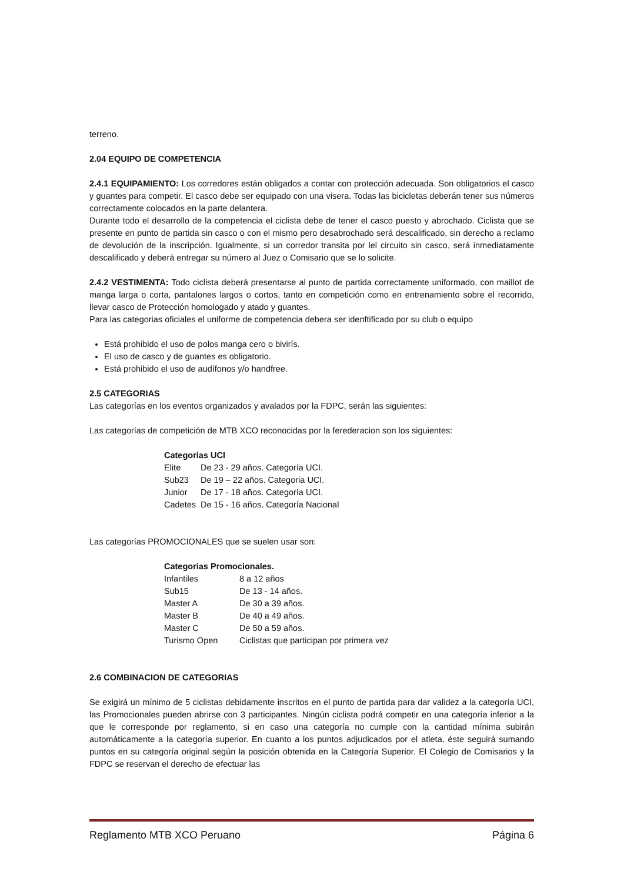terreno.
2.04 EQUIPO DE COMPETENCIA
2.4.1 EQUIPAMIENTO: Los corredores están obligados a contar con protección adecuada. Son obligatorios el casco y guantes para competir. El casco debe ser equipado con una visera. Todas las bicicletas deberán tener sus números correctamente colocados en la parte delantera.
Durante todo el desarrollo de la competencia el ciclista debe de tener el casco puesto y abrochado. Ciclista que se presente en punto de partida sin casco o con el mismo pero desabrochado será descalificado, sin derecho a reclamo de devolución de la inscripción. Igualmente, si un corredor transita por lel circuito sin casco, será inmediatamente descalificado y deberá entregar su número al Juez o Comisario que se lo solicite.
2.4.2 VESTIMENTA: Todo ciclista deberá presentarse al punto de partida correctamente uniformado, con maillot de manga larga o corta, pantalones largos o cortos, tanto en competición como en entrenamiento sobre el recorrido, llevar casco de Protección homologado y atado y guantes.
Para las categorias oficiales el uniforme de competencia debera ser idenftificado por su club o equipo
Está prohibido el uso de polos manga cero o bivirís.
El uso de casco y de guantes es obligatorio.
Está prohibido el uso de audífonos y/o handfree.
2.5 CATEGORIAS
Las categorías en los eventos organizados y avalados por la FDPC, serán las siguientes:
Las categorías de competición de MTB XCO reconocidas por la ferederacion son los siguientes:
| Categorias UCI | |
| Elite | De 23 - 29 años. Categoría UCI. |
| Sub23 | De 19 – 22 años. Categoria UCI. |
| Junior | De 17 - 18 años. Categoría UCI. |
| Cadetes | De 15 - 16 años. Categoría Nacional |
Las categorías PROMOCIONALES que se suelen usar son:
| Categorias Promocionales. | |
| Infantiles | 8 a 12 años |
| Sub15 | De 13 - 14 años. |
| Master A | De 30 a 39 años. |
| Master B | De 40 a 49 años. |
| Master C | De 50 a 59 años. |
| Turismo Open | Ciclistas que participan por primera vez |
2.6 COMBINACION DE CATEGORIAS
Se exigirá un mínimo de 5 ciclistas debidamente inscritos en el punto de partida para dar validez a la categoría UCI, las Promocionales pueden abrirse con 3 participantes. Ningún ciclista podrá competir en una categoría inferior a la que le corresponde por reglamento, si en caso una categoría no cumple con la cantidad mínima subirán automáticamente a la categoría superior. En cuanto a los puntos adjudicados por el atleta, éste seguirá sumando puntos en su categoría original según la posición obtenida en la Categoría Superior. El Colegio de Comisarios y la FDPC se reservan el derecho de efectuar las
Reglamento MTB XCO Peruano Página 6